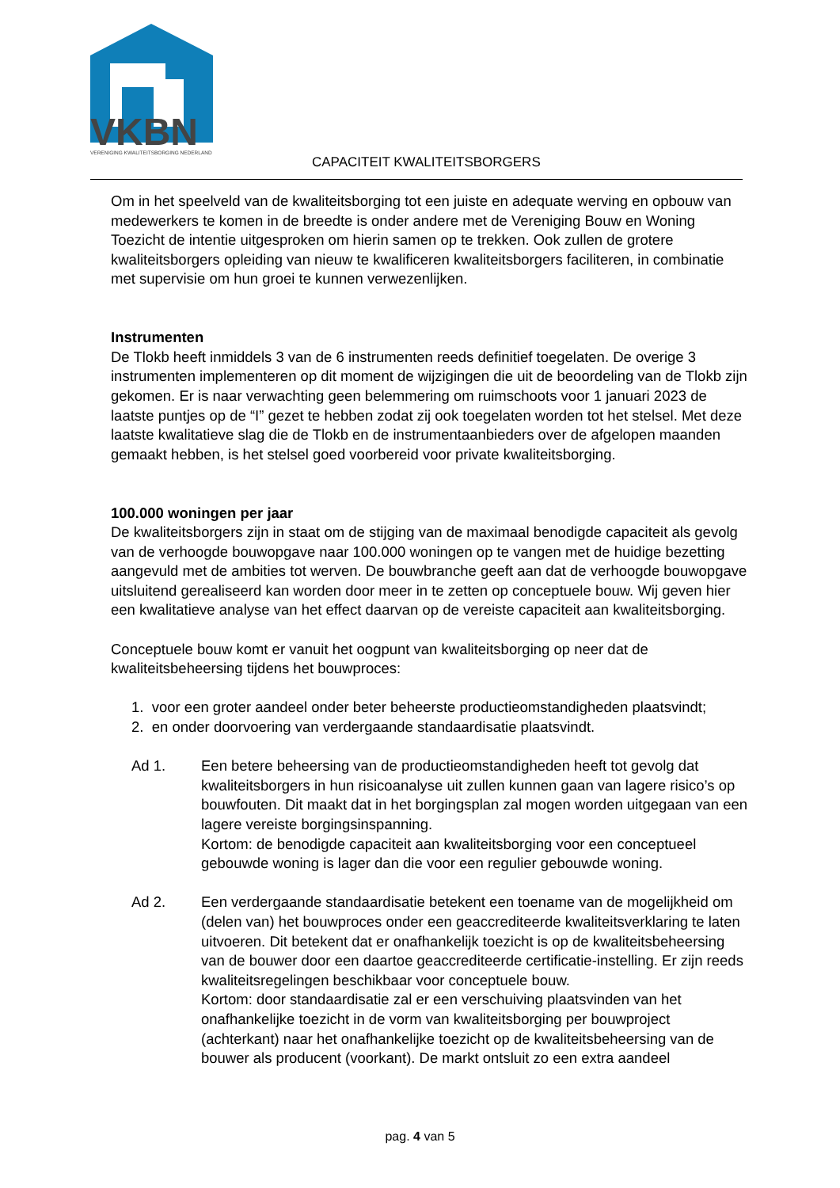VKBN
VERENIGING KWALITEITSBORGING NEDERLAND
CAPACITEIT KWALITEITSBORGERS
Om in het speelveld van de kwaliteitsborging tot een juiste en adequate werving en opbouw van medewerkers te komen in de breedte is onder andere met de Vereniging Bouw en Woning Toezicht de intentie uitgesproken om hierin samen op te trekken. Ook zullen de grotere kwaliteitsborgers opleiding van nieuw te kwalificeren kwaliteitsborgers faciliteren, in combinatie met supervisie om hun groei te kunnen verwezenlijken.
Instrumenten
De Tlokb heeft inmiddels 3 van de 6 instrumenten reeds definitief toegelaten. De overige 3 instrumenten implementeren op dit moment de wijzigingen die uit de beoordeling van de Tlokb zijn gekomen. Er is naar verwachting geen belemmering om ruimschoots voor 1 januari 2023 de laatste puntjes op de “I” gezet te hebben zodat zij ook toegelaten worden tot het stelsel. Met deze laatste kwalitatieve slag die de Tlokb en de instrumentaanbieders over de afgelopen maanden gemaakt hebben, is het stelsel goed voorbereid voor private kwaliteitsborging.
100.000 woningen per jaar
De kwaliteitsborgers zijn in staat om de stijging van de maximaal benodigde capaciteit als gevolg van de verhoogde bouwopgave naar 100.000 woningen op te vangen met de huidige bezetting aangevuld met de ambities tot werven. De bouwbranche geeft aan dat de verhoogde bouwopgave uitsluitend gerealiseerd kan worden door meer in te zetten op conceptuele bouw. Wij geven hier een kwalitatieve analyse van het effect daarvan op de vereiste capaciteit aan kwaliteitsborging.
Conceptuele bouw komt er vanuit het oogpunt van kwaliteitsborging op neer dat de kwaliteitsbeheersing tijdens het bouwproces:
1. voor een groter aandeel onder beter beheerste productieomstandigheden plaatsvindt;
2. en onder doorvoering van verdergaande standaardisatie plaatsvindt.
Ad 1. Een betere beheersing van de productieomstandigheden heeft tot gevolg dat kwaliteitsborgers in hun risicoanalyse uit zullen kunnen gaan van lagere risico’s op bouwfouten. Dit maakt dat in het borgingsplan zal mogen worden uitgegaan van een lagere vereiste borgingsinspanning.
Kortom: de benodigde capaciteit aan kwaliteitsborging voor een conceptueel gebouwde woning is lager dan die voor een regulier gebouwde woning.
Ad 2. Een verdergaande standaardisatie betekent een toename van de mogelijkheid om (delen van) het bouwproces onder een geaccrediteerde kwaliteitsverklaring te laten uitvoeren. Dit betekent dat er onafhankelijk toezicht is op de kwaliteitsbeheersing van de bouwer door een daartoe geaccrediteerde certificatie-instelling. Er zijn reeds kwaliteitsregelingen beschikbaar voor conceptuele bouw.
Kortom: door standaardisatie zal er een verschuiving plaatsvinden van het onafhankelijke toezicht in de vorm van kwaliteitsborging per bouwproject (achterkant) naar het onafhankelijke toezicht op de kwaliteitsbeheersing van de bouwer als producent (voorkant). De markt ontsluit zo een extra aandeel
pag. 4 van 5